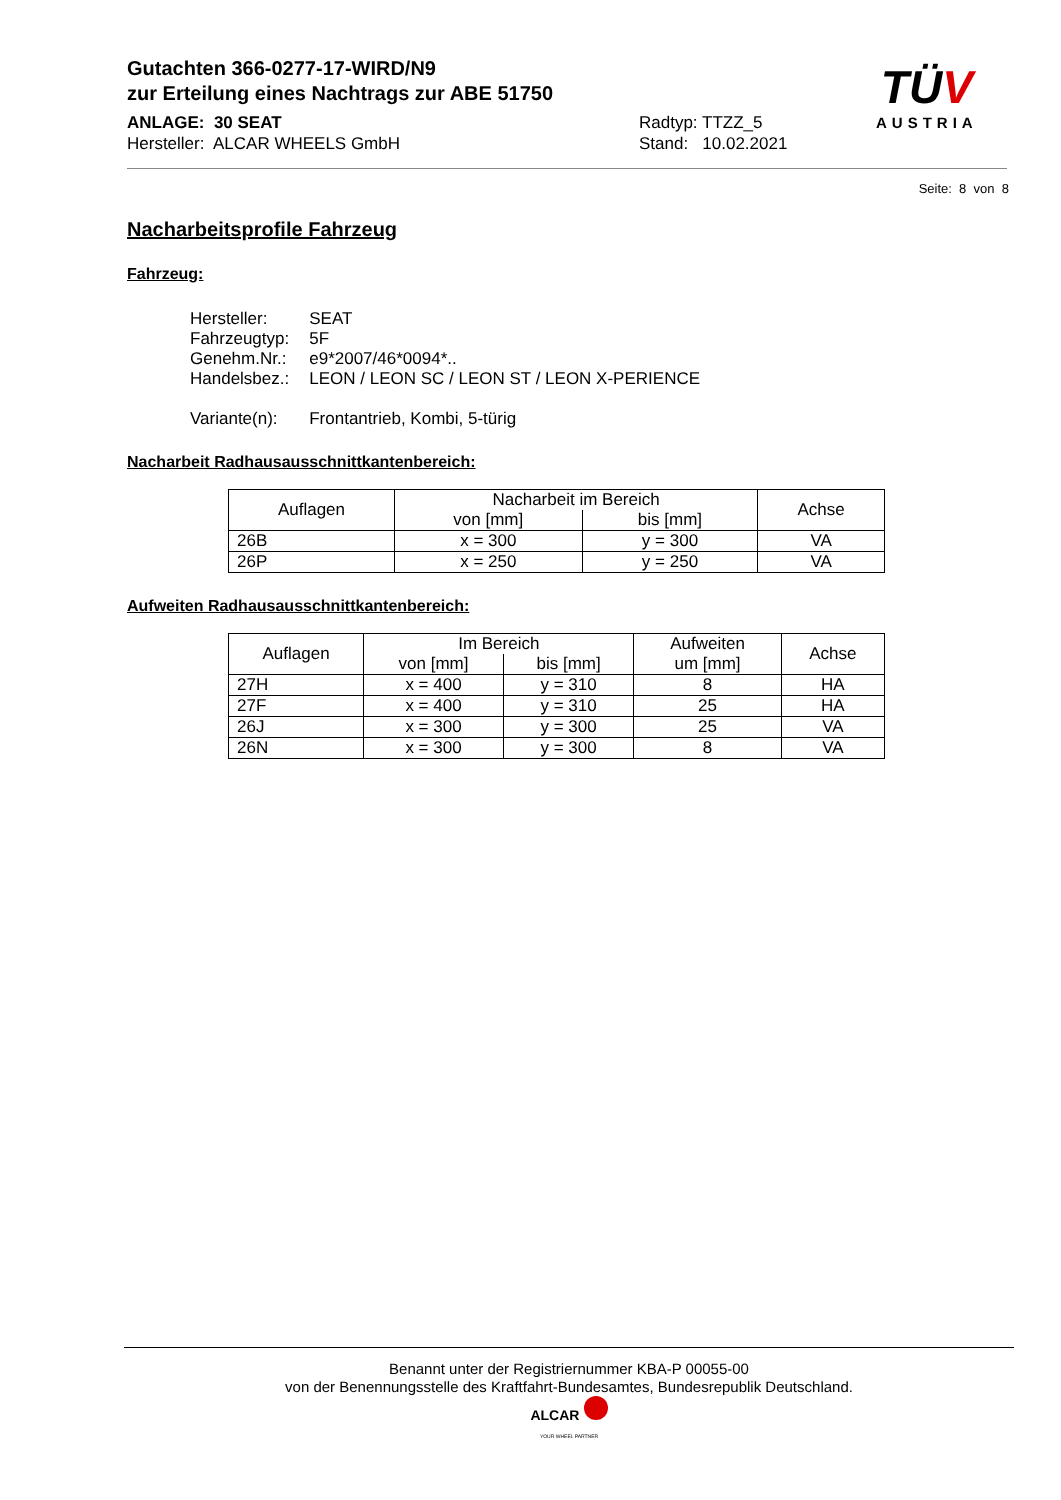TÜV
AUSTRIA
Gutachten 366-0277-17-WIRD/N9
zur Erteilung eines Nachtrags zur ABE 51750
ANLAGE: 30 SEAT
Hersteller: ALCAR WHEELS GmbH
Radtyp: TTZZ_5
Stand: 10.02.2021
Seite: 8 von 8
Nacharbeitsprofile Fahrzeug
Fahrzeug:
| Hersteller: | SEAT |
| Fahrzeugtyp: | 5F |
| Genehm.Nr.: | e9*2007/46*0094*.. |
| Handelsbez.: | LEON / LEON SC / LEON ST / LEON X-PERIENCE |
| Variante(n): | Frontantrieb, Kombi, 5-türig |
Nacharbeit Radhausausschnittkantenbereich:
| Auflagen | Nacharbeit im Bereich | | Achse |
| --- | --- | --- | --- |
| | von [mm] | bis [mm] | |
| 26B | x = 300 | y = 300 | VA |
| 26P | x = 250 | y = 250 | VA |
Aufweiten Radhausausschnittkantenbereich:
| Auflagen | Im Bereich | | Aufweiten um [mm] | Achse |
| --- | --- | --- | --- | --- |
| | von [mm] | bis [mm] | | |
| 27H | x = 400 | y = 310 | 8 | HA |
| 27F | x = 400 | y = 310 | 25 | HA |
| 26J | x = 300 | y = 300 | 25 | VA |
| 26N | x = 300 | y = 300 | 8 | VA |
Benannt unter der Registriernummer KBA-P 00055-00
von der Benennungsstelle des Kraftfahrt-Bundesamtes, Bundesrepublik Deutschland.
ALCAR
YOUR WHEEL PARTNER